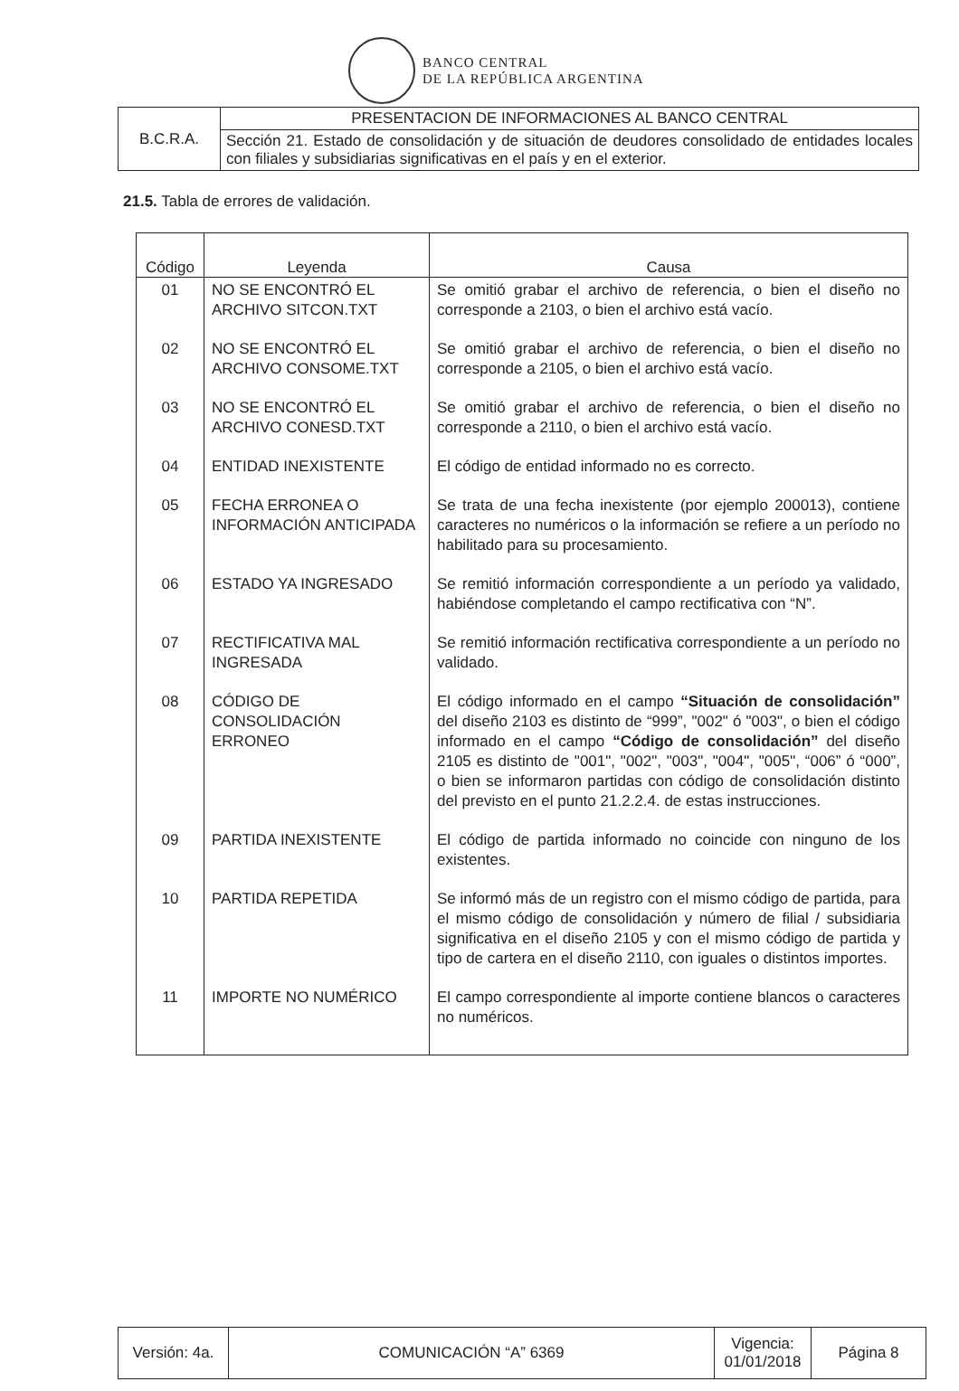BANCO CENTRAL
DE LA REPÚBLICA ARGENTINA
| B.C.R.A. | PRESENTACION DE INFORMACIONES AL BANCO CENTRAL |
| | Sección 21. Estado de consolidación y de situación de deudores consolidado de entidades locales con filiales y subsidiarias significativas en el país y en el exterior. |
21.5. Tabla de errores de validación.
| Código | Leyenda | Causa |
| --- | --- | --- |
| 01 | NO SE ENCONTRÓ EL ARCHIVO SITCON.TXT | Se omitió grabar el archivo de referencia, o bien el diseño no corresponde a 2103, o bien el archivo está vacío. |
| 02 | NO SE ENCONTRÓ EL ARCHIVO CONSOME.TXT | Se omitió grabar el archivo de referencia, o bien el diseño no corresponde a 2105, o bien el archivo está vacío. |
| 03 | NO SE ENCONTRÓ EL ARCHIVO CONESD.TXT | Se omitió grabar el archivo de referencia, o bien el diseño no corresponde a 2110, o bien el archivo está vacío. |
| 04 | ENTIDAD INEXISTENTE | El código de entidad informado no es correcto. |
| 05 | FECHA ERRONEA O INFORMACIÓN ANTICIPADA | Se trata de una fecha inexistente (por ejemplo 200013), contiene caracteres no numéricos o la información se refiere a un período no habilitado para su procesamiento. |
| 06 | ESTADO YA INGRESADO | Se remitió información correspondiente a un período ya validado, habiéndose completando el campo rectificativa con “N”. |
| 07 | RECTIFICATIVA MAL INGRESADA | Se remitió información rectificativa correspondiente a un período no validado. |
| 08 | CÓDIGO DE CONSOLIDACIÓN ERRONEO | El código informado en el campo “Situación de consolidación” del diseño 2103 es distinto de “999”, "002" ó "003", o bien el código informado en el campo “Código de consolidación” del diseño 2105 es distinto de "001", "002", "003", "004", "005", “006” ó “000”, o bien se informaron partidas con código de consolidación distinto del previsto en el punto 21.2.2.4. de estas instrucciones. |
| 09 | PARTIDA INEXISTENTE | El código de partida informado no coincide con ninguno de los existentes. |
| 10 | PARTIDA REPETIDA | Se informó más de un registro con el mismo código de partida, para el mismo código de consolidación y número de filial / subsidiaria significativa en el diseño 2105 y con el mismo código de partida y tipo de cartera en el diseño 2110, con iguales o distintos importes. |
| 11 | IMPORTE NO NUMÉRICO | El campo correspondiente al importe contiene blancos o caracteres no numéricos. |
| Versión: 4a. | COMUNICACIÓN “A” 6369 | Vigencia: 01/01/2018 | Página 8 |